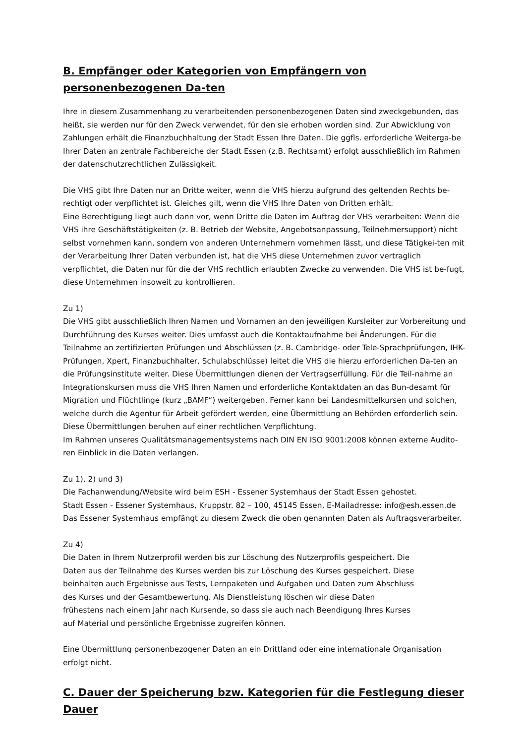B. Empfänger oder Kategorien von Empfängern von personenbezogenen Da-ten
Ihre in diesem Zusammenhang zu verarbeitenden personenbezogenen Daten sind zweckgebunden, das heißt, sie werden nur für den Zweck verwendet, für den sie erhoben worden sind. Zur Abwicklung von Zahlungen erhält die Finanzbuchhaltung der Stadt Essen Ihre Daten. Die ggfls. erforderliche Weiterga-be Ihrer Daten an zentrale Fachbereiche der Stadt Essen (z.B. Rechtsamt) erfolgt ausschließlich im Rahmen der datenschutzrechtlichen Zulässigkeit.
Die VHS gibt Ihre Daten nur an Dritte weiter, wenn die VHS hierzu aufgrund des geltenden Rechts be-rechtigt oder verpflichtet ist. Gleiches gilt, wenn die VHS Ihre Daten von Dritten erhält.
Eine Berechtigung liegt auch dann vor, wenn Dritte die Daten im Auftrag der VHS verarbeiten: Wenn die VHS ihre Geschäftstätigkeiten (z. B. Betrieb der Website, Angebotsanpassung, Teilnehmersupport) nicht selbst vornehmen kann, sondern von anderen Unternehmern vornehmen lässt, und diese Tätigkei-ten mit der Verarbeitung Ihrer Daten verbunden ist, hat die VHS diese Unternehmen zuvor vertraglich verpflichtet, die Daten nur für die der VHS rechtlich erlaubten Zwecke zu verwenden. Die VHS ist be-fugt, diese Unternehmen insoweit zu kontrollieren.
Zu 1)
Die VHS gibt ausschließlich Ihren Namen und Vornamen an den jeweiligen Kursleiter zur Vorbereitung und Durchführung des Kurses weiter. Dies umfasst auch die Kontaktaufnahme bei Änderungen. Für die Teilnahme an zertifizierten Prüfungen und Abschlüssen (z. B. Cambridge- oder Tele-Sprachprüfungen, IHK-Prüfungen, Xpert, Finanzbuchhalter, Schulabschlüsse) leitet die VHS die hierzu erforderlichen Da-ten an die Prüfungsinstitute weiter. Diese Übermittlungen dienen der Vertragserfüllung. Für die Teil-nahme an Integrationskursen muss die VHS Ihren Namen und erforderliche Kontaktdaten an das Bun-desamt für Migration und Flüchtlinge (kurz „BAMF“) weitergeben. Ferner kann bei Landesmittelkursen und solchen, welche durch die Agentur für Arbeit gefördert werden, eine Übermittlung an Behörden erforderlich sein. Diese Übermittlungen beruhen auf einer rechtlichen Verpflichtung.
Im Rahmen unseres Qualitätsmanagementsystems nach DIN EN ISO 9001:2008 können externe Audito-ren Einblick in die Daten verlangen.
Zu 1), 2) und 3)
Die Fachanwendung/Website wird beim ESH - Essener Systemhaus der Stadt Essen gehostet.
Stadt Essen - Essener Systemhaus, Kruppstr. 82 – 100, 45145 Essen, E-Mailadresse: info@esh.essen.de
Das Essener Systemhaus empfängt zu diesem Zweck die oben genannten Daten als Auftragsverarbeiter.
Zu 4)
Die Daten in Ihrem Nutzerprofil werden bis zur Löschung des Nutzerprofils gespeichert. Die
Daten aus der Teilnahme des Kurses werden bis zur Löschung des Kurses gespeichert. Diese
beinhalten auch Ergebnisse aus Tests, Lernpaketen und Aufgaben und Daten zum Abschluss
des Kurses und der Gesamtbewertung. Als Dienstleistung löschen wir diese Daten
frühestens nach einem Jahr nach Kursende, so dass sie auch nach Beendigung Ihres Kurses
auf Material und persönliche Ergebnisse zugreifen können.
Eine Übermittlung personenbezogener Daten an ein Drittland oder eine internationale Organisation erfolgt nicht.
C. Dauer der Speicherung bzw. Kategorien für die Festlegung dieser Dauer